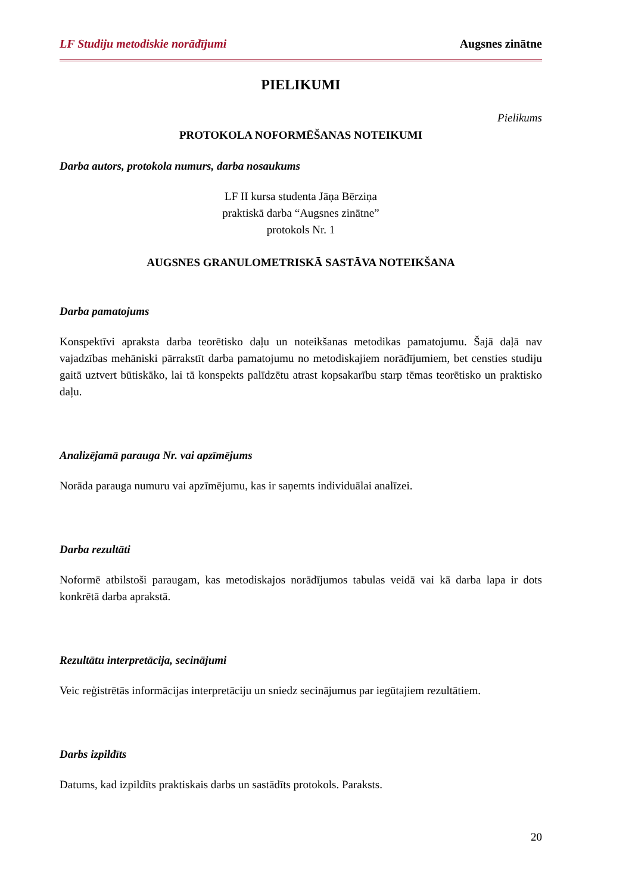LF Studiju metodiskie norādījumi Augsnes zinātne
PIELIKUMI
Pielikums
PROTOKOLA NOFORMĒŠANAS NOTEIKUMI
Darba autors, protokola numurs, darba nosaukums
LF II kursa studenta Jāņa Bērziņa
praktiskā darba “Augsnes zinātne”
protokols Nr. 1
AUGSNES GRANULOMETRISKĀ SASTĀVA NOTEIKŠANA
Darba pamatojums
Konspektīvi apraksta darba teorētisko daļu un noteikšanas metodikas pamatojumu. Šajā daļā nav vajadzības mehāniski pārrakstīt darba pamatojumu no metodiskajiem norādījumiem, bet censties studiju gaitā uztvert būtiskāko, lai tā konspekts palīdzētu atrast kopsakarību starp tēmas teorētisko un praktisko daļu.
Analizējamā parauga Nr. vai apzīmējums
Norāda parauga numuru vai apzīmējumu, kas ir saņemts individuālai analīzei.
Darba rezultāti
Noformē atbilstoši paraugam, kas metodiskajos norādījumos tabulas veidā vai kā darba lapa ir dots konkrētā darba aprakstā.
Rezultātu interpretācija, secinājumi
Veic reģistrētās informācijas interpretāciju un sniedz secinājumus par iegūtajiem rezultātiem.
Darbs izpildīts
Datums, kad izpildīts praktiskais darbs un sastādīts protokols. Paraksts.
20